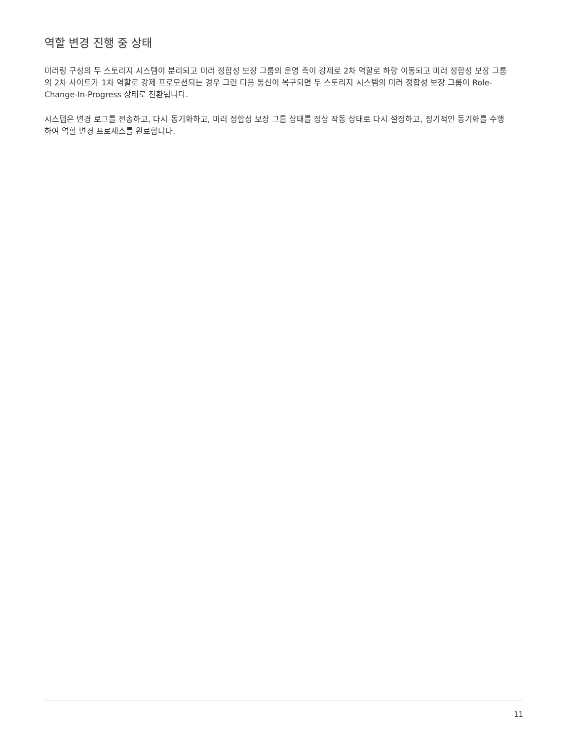역할 변경 진행 중 상태
미러링 구성의 두 스토리지 시스템이 분리되고 미러 정합성 보장 그룹의 운영 측이 강제로 2차 역할로 하향 이동되고 미러 정합성 보장 그룹의 2차 사이트가 1차 역할로 강제 프로모션되는 경우 그런 다음 통신이 복구되면 두 스토리지 시스템의 미러 정합성 보장 그룹이 Role-Change-In-Progress 상태로 전환됩니다.
시스템은 변경 로그를 전송하고, 다시 동기화하고, 미러 정합성 보장 그룹 상태를 정상 작동 상태로 다시 설정하고, 정기적인 동기화를 수행하여 역할 변경 프로세스를 완료합니다.
11